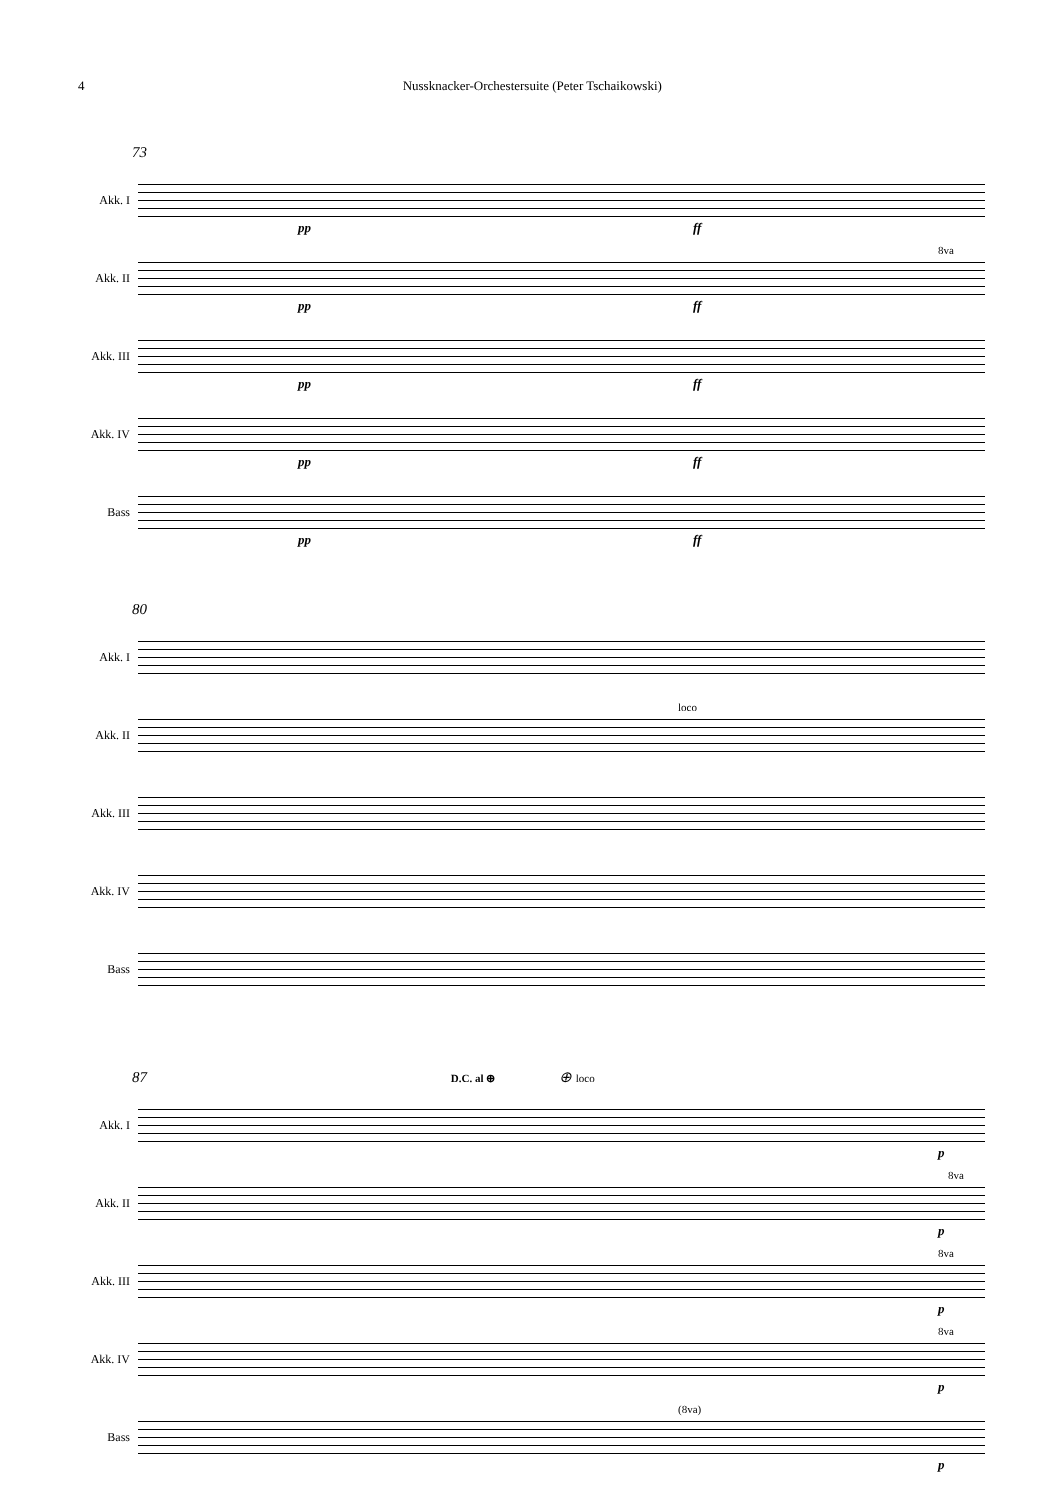4 Nussknacker-Orchestersuite (Peter Tschaikowski)
73
Akk. I
pp ff
Akk. II
8va
pp ff
Akk. III
pp ff
Akk. IV
pp ff
Bass
pp ff
80
Akk. I
Akk. II
loco
Akk. III
Akk. IV
Bass
87 D.C. al ⊕ ⊕ loco
Akk. I
p
Akk. II
8va
p
Akk. III
8va
p
Akk. IV
8va
p
Bass
(8va)
p